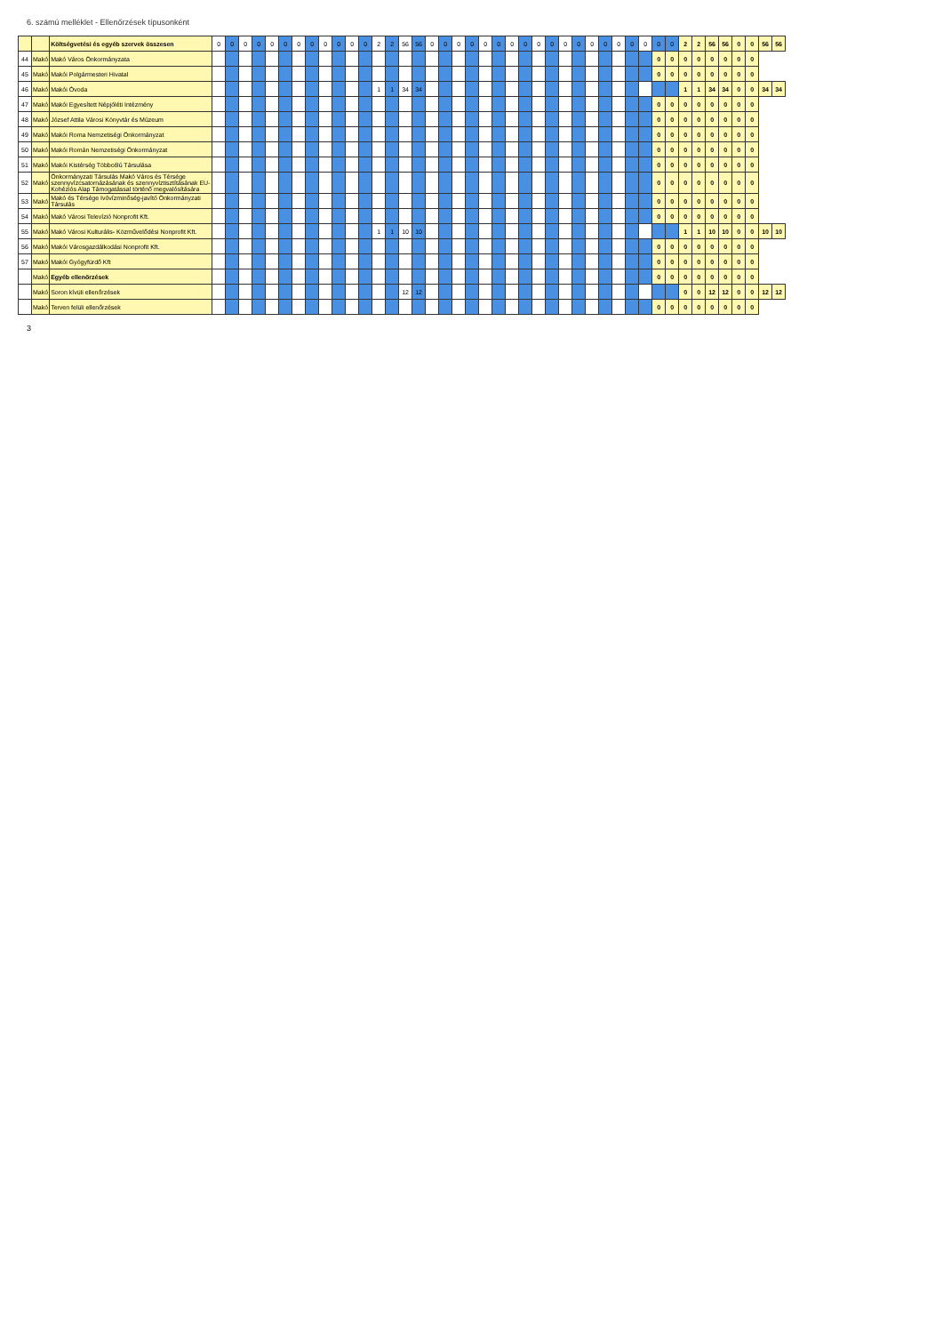6. számú melléklet - Ellenőrzések típusonként
| | | Költségvetési és egyéb szervek összesen | 0 | 0 | 0 | 0 | 0 | 0 | 0 | 0 | 0 | 0 | 0 | 0 | 2 | 2 | 56 | 56 | 0 | 0 | 0 | 0 | 0 | 0 | 0 | 0 | 0 | 0 | 0 | 0 | 0 | 0 | 0 | 0 | 0 | 0 | 0 | 2 | 2 | 56 | 56 | 0 | 0 | 56 | 56 |
| 44 | Makó | Makó Város Önkormányzata | | | | | | | | | | | | | | | | | | | | | | | | | | | | | | | | | | 0 | 0 | 0 | 0 | 0 | 0 | 0 | 0 | | |
| 45 | Makó | Makói Polgármesteri Hivatal | | | | | | | | | | | | | | | | | | | | | | | | | | | | | | | | | | 0 | 0 | 0 | 0 | 0 | 0 | 0 | 0 | | |
| 46 | Makó | Makói Óvoda | | | | | | | | | | | | | 1 | 1 | 34 | 34 | | | | | | | | | | | | | | | | | | | | 1 | 1 | 34 | 34 | 0 | 0 | 34 | 34 |
| 47 | Makó | Makói Egyesített Népjóléti Intézmény | | | | | | | | | | | | | | | | | | | | | | | | | | | | | | | | | | 0 | 0 | 0 | 0 | 0 | 0 | 0 | 0 | | |
| 48 | Makó | József Attila Városi Könyvtár és Múzeum | | | | | | | | | | | | | | | | | | | | | | | | | | | | | | | | | | 0 | 0 | 0 | 0 | 0 | 0 | 0 | 0 | | |
| 49 | Makó | Makói Roma Nemzetiségi Önkormányzat | | | | | | | | | | | | | | | | | | | | | | | | | | | | | | | | | | 0 | 0 | 0 | 0 | 0 | 0 | 0 | 0 | | |
| 50 | Makó | Makói Román Nemzetiségi Önkormányzat | | | | | | | | | | | | | | | | | | | | | | | | | | | | | | | | | | 0 | 0 | 0 | 0 | 0 | 0 | 0 | 0 | | |
| 51 | Makó | Makói Kistérség Többcélú Társulása | | | | | | | | | | | | | | | | | | | | | | | | | | | | | | | | | | 0 | 0 | 0 | 0 | 0 | 0 | 0 | 0 | | |
| 52 | Makó | Önkormányzati Társulás Makó Város és Térsége szennyvízcsatornázásának és szennyvíztisztításának EU-Kohéziós Alap Támogatással történő megvalósítására | | | | | | | | | | | | | | | | | | | | | | | | | | | | | | | | | | 0 | 0 | 0 | 0 | 0 | 0 | 0 | 0 | | |
| 53 | Makó | Makó és Térsége Ivóvízminőség-javító Önkormányzati Társulás | | | | | | | | | | | | | | | | | | | | | | | | | | | | | | | | | | 0 | 0 | 0 | 0 | 0 | 0 | 0 | 0 | | |
| 54 | Makó | Makó Városi Televízió Nonprofit Kft. | | | | | | | | | | | | | | | | | | | | | | | | | | | | | | | | | | 0 | 0 | 0 | 0 | 0 | 0 | 0 | 0 | | |
| 55 | Makó | Makó Városi Kulturális- Közművelődési Nonprofit Kft. | | | | | | | | | | | | | 1 | 1 | 10 | 10 | | | | | | | | | | | | | | | | | | | | 1 | 1 | 10 | 10 | 0 | 0 | 10 | 10 |
| 56 | Makó | Makói Városgazdálkodási Nonprofit Kft. | | | | | | | | | | | | | | | | | | | | | | | | | | | | | | | | | | 0 | 0 | 0 | 0 | 0 | 0 | 0 | 0 | | |
| 57 | Makó | Makói Gyógyfürdő Kft | | | | | | | | | | | | | | | | | | | | | | | | | | | | | | | | | | 0 | 0 | 0 | 0 | 0 | 0 | 0 | 0 | | |
| | Makó | Egyéb ellenőrzések | | | | | | | | | | | | | | | | | | | | | | | | | | | | | | | | | | 0 | 0 | 0 | 0 | 0 | 0 | 0 | 0 | | |
| | Makó | Soron kívüli ellenőrzések | | | | | | | | | | | | | | | 12 | 12 | | | | | | | | | | | | | | | | | | | | 0 | 0 | 12 | 12 | 0 | 0 | 12 | 12 |
| | Makó | Terven felüli ellenőrzések | | | | | | | | | | | | | | | | | | | | | | | | | | | | | | | | | | 0 | 0 | 0 | 0 | 0 | 0 | 0 | 0 | | |
3